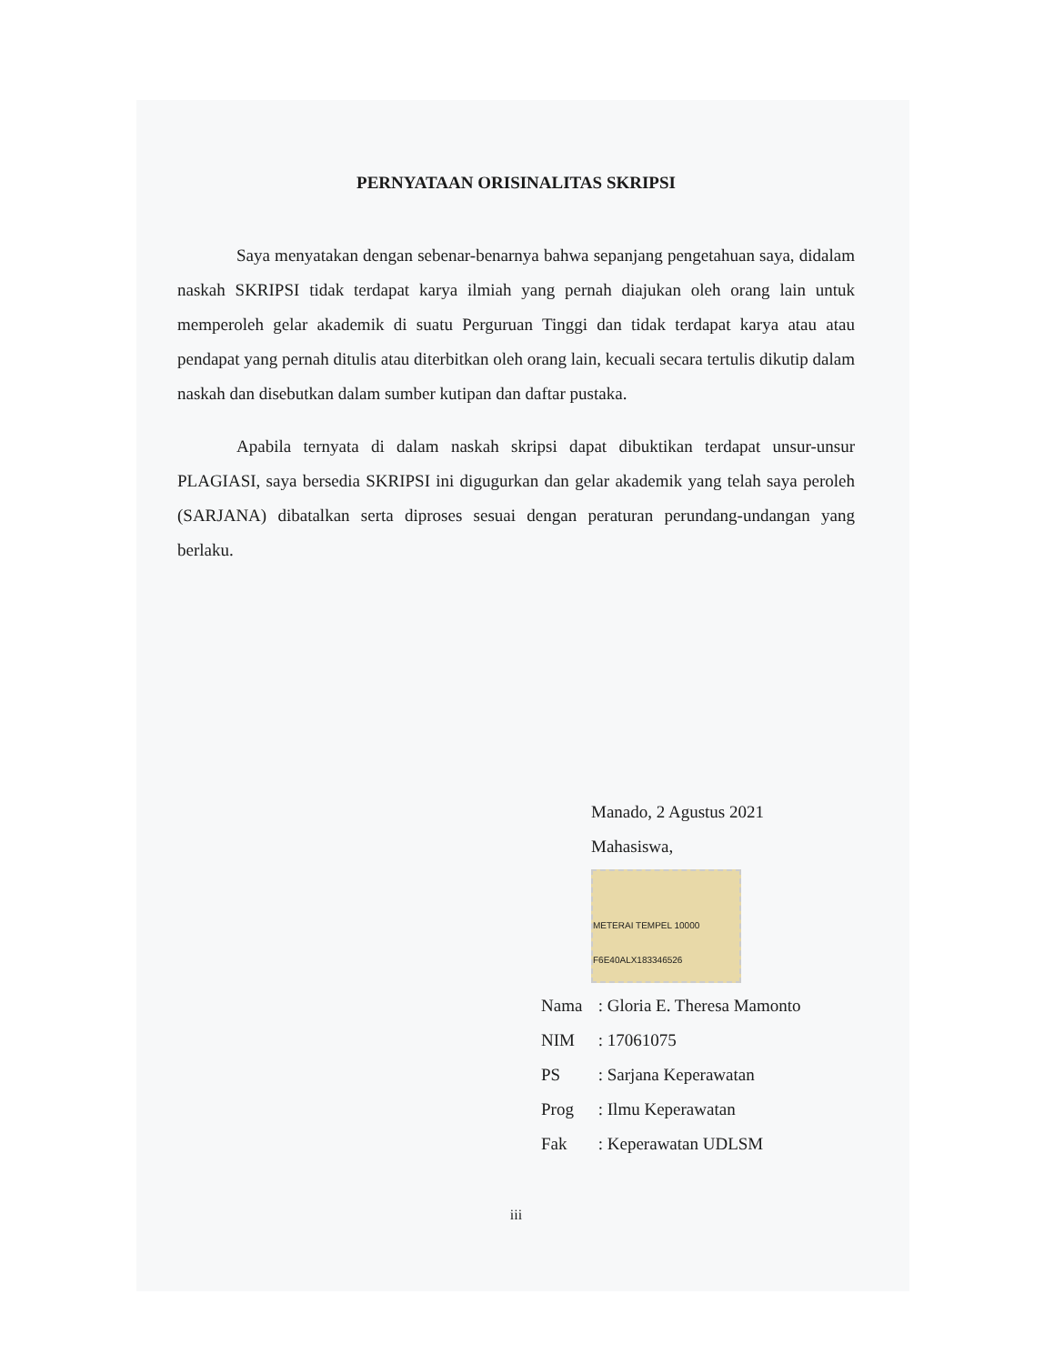PERNYATAAN ORISINALITAS SKRIPSI
Saya menyatakan dengan sebenar-benarnya bahwa sepanjang pengetahuan saya, didalam naskah SKRIPSI tidak terdapat karya ilmiah yang pernah diajukan oleh orang lain untuk memperoleh gelar akademik di suatu Perguruan Tinggi dan tidak terdapat karya atau atau pendapat yang pernah ditulis atau diterbitkan oleh orang lain, kecuali secara tertulis dikutip dalam naskah dan disebutkan dalam sumber kutipan dan daftar pustaka.
Apabila ternyata di dalam naskah skripsi dapat dibuktikan terdapat unsur-unsur PLAGIASI, saya bersedia SKRIPSI ini digugurkan dan gelar akademik yang telah saya peroleh (SARJANA) dibatalkan serta diproses sesuai dengan peraturan perundang-undangan yang berlaku.
Manado, 2 Agustus 2021
Mahasiswa,
METERAI TEMPEL 10000 F6E40ALX183346526
Nama : Gloria E. Theresa Mamonto
NIM : 17061075
PS : Sarjana Keperawatan
Prog : Ilmu Keperawatan
Fak : Keperawatan UDLSM
iii